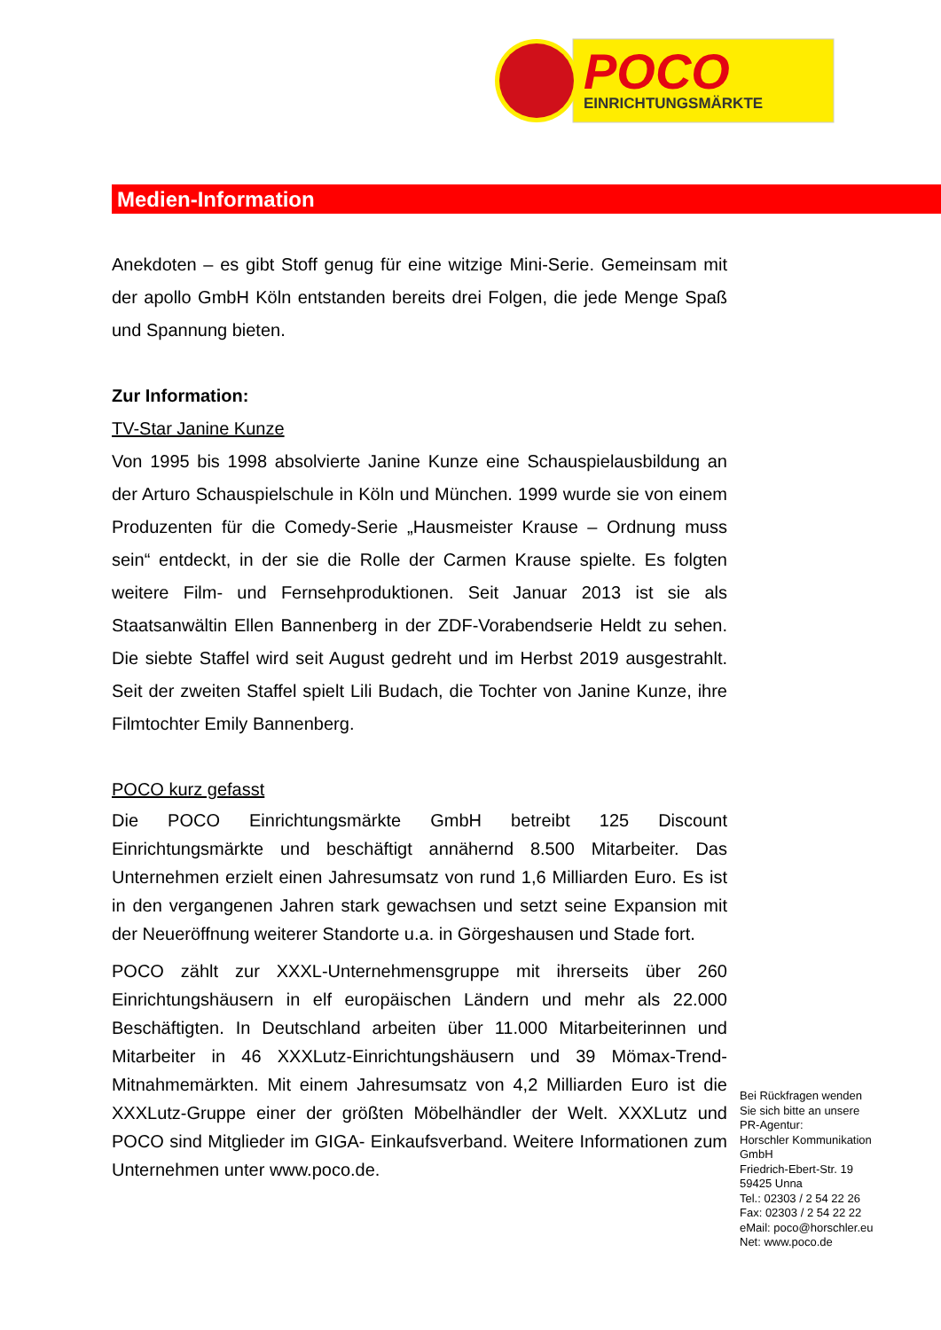POCO
EINRICHTUNGSMÄRKTE
Medien-Information
Anekdoten – es gibt Stoff genug für eine witzige Mini-Serie. Gemeinsam mit der apollo GmbH Köln entstanden bereits drei Folgen, die jede Menge Spaß und Spannung bieten.
Zur Information:
TV-Star Janine Kunze
Von 1995 bis 1998 absolvierte Janine Kunze eine Schauspielausbildung an der Arturo Schauspielschule in Köln und München. 1999 wurde sie von einem Produzenten für die Comedy-Serie „Hausmeister Krause – Ordnung muss sein“ entdeckt, in der sie die Rolle der Carmen Krause spielte. Es folgten weitere Film- und Fernsehproduktionen. Seit Januar 2013 ist sie als Staatsanwältin Ellen Bannenberg in der ZDF-Vorabendserie Heldt zu sehen. Die siebte Staffel wird seit August gedreht und im Herbst 2019 ausgestrahlt. Seit der zweiten Staffel spielt Lili Budach, die Tochter von Janine Kunze, ihre Filmtochter Emily Bannenberg.
POCO kurz gefasst
Die POCO Einrichtungsmärkte GmbH betreibt 125 Discount Einrichtungsmärkte und beschäftigt annähernd 8.500 Mitarbeiter. Das Unternehmen erzielt einen Jahresumsatz von rund 1,6 Milliarden Euro. Es ist in den vergangenen Jahren stark gewachsen und setzt seine Expansion mit der Neueröffnung weiterer Standorte u.a. in Görgeshausen und Stade fort.
POCO zählt zur XXXL-Unternehmensgruppe mit ihrerseits über 260 Einrichtungshäusern in elf europäischen Ländern und mehr als 22.000 Beschäftigten. In Deutschland arbeiten über 11.000 Mitarbeiterinnen und Mitarbeiter in 46 XXXLutz-Einrichtungshäusern und 39 Mömax-Trend-Mitnahmemärkten. Mit einem Jahresumsatz von 4,2 Milliarden Euro ist die XXXLutz-Gruppe einer der größten Möbelhändler der Welt. XXXLutz und POCO sind Mitglieder im GIGA- Einkaufsverband. Weitere Informationen zum Unternehmen unter www.poco.de.
Bei Rückfragen wenden
Sie sich bitte an unsere
PR-Agentur:
Horschler Kommunikation
GmbH
Friedrich-Ebert-Str. 19
59425 Unna
Tel.: 02303 / 2 54 22 26
Fax: 02303 / 2 54 22 22
eMail: poco@horschler.eu
Net: www.poco.de